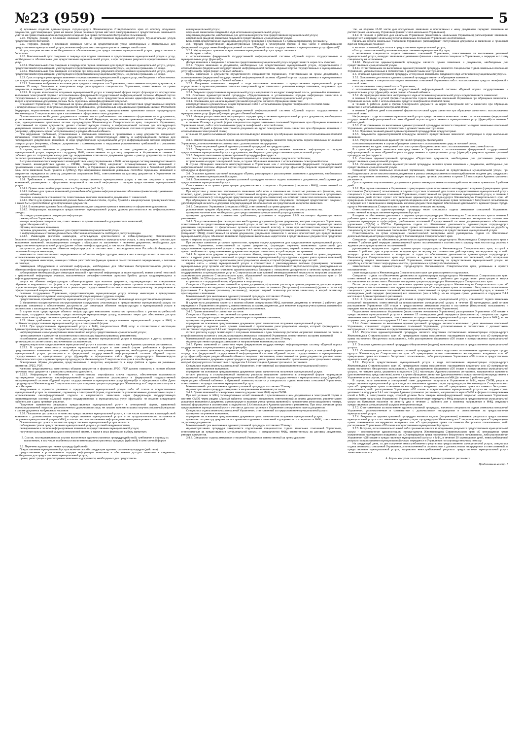№23 (959) 5
в) архивным отделом администрации города-курорта Железноводска Ставропольского края по вопросу получения документов, удостоверяющих права на землю (копии решения органа местного самоуправления о предоставлении земельного участка на праве пожизненного наследуемого владения (на праве постоянного бессрочного пользования).
2.10. Порядок, размер и основания взимания платы за предоставление муниципальной услуги. Муниципальная услуга предоставляется бесплатно.
2.11. Порядок, размер и основания взимания платы за предоставление услуг, необходимых и обязательных для предоставления муниципальной услуги, включая информацию о методиках расчета размера такой платы.
Услуги, которые являются необходимыми и обязательными для предоставления муниципальной услуги, предоставляются бесплатно.
2.12. Максимальный срок ожидания в очереди при подаче заявления о предоставлении муниципальной услуги и услуг, необходимых и обязательных для предоставления муниципальной услуги, и при получении результата предоставления таких услуг.
2.12.1. Максимальный срок ожидания в очереди при подаче заявления для предоставления муниципальной услуги, услуги, предоставляемой организацией, участвующей в предоставлении муниципальной услуги, не должен превышать 15 минут.
2.12.2. Максимальный срок ожидания в очереди при получении результата предоставления муниципальной услуги, услуги, предоставляемой организацией, участвующей в предоставлении муниципальной услуги, не должен превышать 15 минут.
2.13. Срок и порядок регистрации заявления о предоставлении муниципальной услуги и услуг, необходимых и обязательных для предоставления муниципальной услуги, в том числе в электронной форме.
2.13.1. Заявление на бумажном носителе регистрируется специалистом Управления, ответственным за прием документов, в течение 15 минут. Заявление в электронном виде регистрируется специалистом Управления, ответственным за прием документов, в течение 1 рабочего дня.
2.13.2. В случае возможности получения муниципальной услуги в электронной форме запрос формируется посредством заполнения электронной формы с использованием федеральной государственной информационной системы «Единый портал государственных и муниципальных услуг (функций)». В случае если предусмотрена личная идентификация гражданина, то запрос и прилагаемые документы должны быть подписаны квалифицированной подписью.
Специалист Управления, ответственный за прием документов, проверяет наличие и соответствие представленных запроса и прикрепленных к нему электронных документов требованиям, установленным нормативными правовыми актами Российской Федерации, нормативными правовыми актами Ставропольского края, муниципальными правовыми актами города-курорта Железноводска Ставропольского края к заполнению и оформлению таких документов.
При наличии всех необходимых документов и соответствии их требованиям к заполнению и оформлению таких документов, установленных нормативными правовыми актами Российской Федерации, нормативными правовыми актами Ставропольского края, муниципальными правовыми актами города-курорта Железноводска Ставропольского края, специалист Управления, ответственный за прием документов, делает соответствующую отметку в информационной системе для последующего уведомления заявителя. В ходе предоставления муниципальной услуги информационная система отправляет статусы услуги (например, «Документы приняты Управлением») в раздел «Личный кабинет».
При нарушении требований, установленных к заполнению заявления и прилагаемых к нему документов, специалист Управления, ответственный за прием документов, делает соответствующую отметку в информационной системе для последующего уведомления заявителя. В ходе предоставления муниципальной услуги информационная система отправляет статусы услуги (например, «Возврат документов» с комментариями о нарушении установленных требований и с указанием допущенных нарушений).
В случае, если заявление о документы были приняты МФЦ, заявление и пакет документов для предоставления муниципальной услуги, передаются сотруднику МФЦ, ответственным за доставку документов в Управление в течение 1 рабочего дня по сопроводительному реестру передаваемых комплектов документов (далее – реестр документов) по форме согласно приложению 5 к Административному регламенту.
В случае возможности электронного взаимодействия между Управлением и МФЦ через единую систему межведомственного электронного взаимодействия (далее – СМЭВ), специалист МФЦ направляет отсканированные копии заявлений с прилагаемыми к ним документами, поступивших в МФЦ, в Управление в день приема заявления (или в ближайший рабочий день, если заявление было принято в субботу). При направлении заявлений указанным способом подлинники заявлений и документов передаются по реестру документов сотрудником МФЦ, ответственным за доставку документов в Управление не чаще одного раза в неделю.
2.14. Требования к помещениям, в которых предоставляется муниципальная услуга, к местам ожидания и приема заявителей, размещению и оформлению визуальной и текстовой информации о порядке предоставления муниципальной услуги.
2.14.1. Прием заявителей осуществляется в Управлении (каб. № 1).
2.14.2. Кабинет для приема заявителей должен быть оборудован информационными табличками (вывесками) с указанием:
номера кабинета;
фамилии и инициалов специалистов, ответственных за прием заявлений и документов от заявителей.
2.14.3. Место для приема заявителей должно быть снабжено столом, стулом, бумагой и канцелярскими принадлежностями, а также быть приспособлено для оформления документов.
2.14.4. В помещении должны быть оборудованы места для ожидания приема и возможности оформления документов.
2.14.5. Информация, касающаяся предоставления муниципальной услуги, должна располагаться на информационных стендах.
На стендах размещается следующая информация:
режим работы Управления;
номера телефонов специалистов, ответственных за прием заявлений и документов от заявителей;
адрес Интернет-сайта;
образец заполнения заявления;
перечень документов, необходимых для предоставления муниципальной услуги.
К информационным стендам должна быть обеспечена возможность свободного доступа граждан.
2.14.6. Инвалидам (включая инвалидов, использующих кресла-коляски и собак-проводников) обеспечивается беспрепятственный доступ к помещениям, в которых предоставляется муниципальная услуга, к залу ожидания, местам для заполнения заявлений, информационным стендам с образцами их заполнения и перечнем документов, необходимых для предоставления муниципальной услуги (далее - объекты инфраструктуры), в том числе обеспечиваются:
доступность для инвалидов объектов инфраструктуры в соответствии с законодательством Российской Федерации о социальной защите инвалидов;
возможность самостоятельного передвижения по объектам инфраструктуры, входа в них и выхода из них, в том числе с использованием кресла-коляски;
сопровождение инвалидов, имеющих стойкие расстройства функции зрения и самостоятельного передвижения, и оказание им помощи;
размещение оборудования и носителей информации, необходимых для обеспечения беспрепятственного доступа к объектам инфраструктуры с учетом ограничений их жизнедеятельности;
дублирование необходимой для инвалидов звуковой и зрительной информации, а также надписей, знаков и иной текстовой и графической информации знаками, выполненными рельефно-точечным шрифтом Брайля, допуск сурдопереводчика и тифлосурдопереводчика;
допуск на объекты инфраструктуры собаки-проводника при наличии документа, подтверждающего ее специальное обучение и выдаваемого по форме и в порядке, которые определяются федеральным органом исполнительной власти, осуществляющим функции по выработке и реализации государственной политики и нормативно-правовому регулированию в сфере социальной защиты населения;
оказание сотрудниками Управления, предоставляющими муниципальную услугу, помощи инвалидам в преодолении барьеров, мешающих получению ими муниципальной услуги наравне с другими лицами;
предоставление, при необходимости, муниципальной услуги по месту жительства инвалида или в дистанционном режиме.
В Управлении осуществляется инструктирование сотрудников, участвующих в предоставлении муниципальной услуги, по вопросам, связанным с обеспечением доступности для инвалидов объектов инфраструктуры и муниципальной услуги в соответствии с законодательством Российской Федерации.
В случае если существующие объекты инфраструктуры невозможно полностью приспособить с учетом потребностей инвалидов, сотрудники Управления, предоставляющие муниципальную услугу, принимают меры для обеспечения доступа инвалидов к месту предоставления муниципальной услуги.
2.15. Иные требования, в том числе учитывающие особенности предоставления муниципальной услуги в МФЦ и особенности предоставления муниципальной услуги в электронной форме.
2.15.1. При предоставлении муниципальной услуги в МФЦ специалистами МФЦ могут в соответствии с настоящим Административным регламентом осуществляться следующие функции:
информирование и консультирование заявителей по вопросу предоставления муниципальной услуги;
прием заявления и документов в соответствии с настоящим Административным регламентом;
истребование документов, необходимых для предоставления муниципальной услуги и находящихся в других органах и организациях в соответствии с заключенными соглашениями;
выдача результатов предоставления муниципальной услуги в соответствии с настоящим Административным регламентом.
2.15.2. В случае возможности получения муниципальной услуги в электронной форме требования к форматам представляемых заявителем электронных образов документов, электронных документов, необходимых для предоставления муниципальной услуги, размещаются в федеральной государственной информационной системе «Единый портал государственных и муниципальных услуг (функций)» и официальном сайте Думы города-курорта Железноводска Ставропольского края и администрации города-курорта Железноводска Ставропольского края в сети Интернет.
Электронные образы документов, представляемые с запросом, направляются в виде файлов в одном из указанных форматов: JPEG, PDF.
Качество представленных электронных образов документов в форматах JPEG, PDF должно позволять в полном объеме прочитать текст документа и распознать реквизиты документа.
2.15.3. Информация о требованиях к совместимости, сертификату ключа подписи, обеспечению возможности подтверждения подлинности квалифицированной подписи заявителя размещается в федеральной государственной информационной системе «Единый портал государственных и муниципальных услуг (функций)» и официальном сайте Думы города-курорта Железноводска Ставропольского края и администрации города-курорта Железноводска Ставропольского края в сети Интернет.
Уведомление о принятом решении о предоставлении муниципальной услуги либо об отказе в предоставлении муниципальной услуги по заявлению, поданному в электронной форме, подписывается уполномоченным должностным лицом с использованием квалифицированной подписи и направляется заявителю через федеральную государственную информационную систему «Единый портал государственных и муниципальных услуг (функций)» не позднее следующего рабочего дня с даты принятия решения.
Получение заявителем результата предоставления муниципальной услуги в электронной форме, заверенной квалифицированной подписью уполномоченного должностного лица, не лишает заявителя права получить указанный результат в форме документа на бумажном носителе.
2.16. Показатели доступности и качества предоставления муниципальной услуги, в том числе количество взаимодействий заявителя с должностными лицами при предоставлении муниципальной услуги и их продолжительность, возможность получения муниципальной услуги в МФЦ, в том числе с использованием информационно-коммуникационных технологий.
Показателями доступности и качества предоставления муниципальной услуги являются:
соблюдение сроков предоставления муниципальной услуги и условий ожидания приема;
своевременное и полное информирование заявителя о предоставлении муниципальной услуги;
получение муниципальной услуги в электронной форме, а также в иных формах по выбору заявителя.
3. Состав, последовательность и сроки выполнения административных процедур (действий), требования к порядку их выполнения, в том числе особенности выполнения административных процедур (действий) в электронной форме
3.1. Перечень административных процедур (действий).
Предоставление муниципальной услуги включает в себя следующие административные процедуры (действия):
предоставление в установленном порядке информации заявителю и обеспечение доступа заявителя к сведениям, необходимым для предоставления муниципальной услуги;
прием, регистрация и рассмотрение заявления и документов, необходимых для предоставле-
ния муниципальной услуги;
получение заявителем сведений о ходе исполнения муниципальной услуги;
подготовка документов, необходимых для достижения результата предоставления муниципальной услуги;
направление (выдача) заявителю результата предоставления муниципальной услуги.
Блок-схема предоставления муниципальной услуги приведена в приложении 6 к Административному регламенту.
3.2. Порядок осуществления административных процедур в электронной форме, в том числе с использованием федеральной государственной информационной системы "Единый портал государственных и муниципальных услуг (функций)".
3.2.1. Информация о правилах предоставления муниципальной услуги предоставляется:
на Интернет - сайте;
с использованием федеральной государственной информационной системы «Единый портал государственных и муниципальных услуг (функций)».
Доступ заявителя к сведениям о правилах предоставления муниципальной услуги осуществляется через сеть Интернет.
3.2.2. Подача заявления и документов, необходимых для предоставления муниципальной услуги, осуществляется с использованием федеральной государственной информационной системы «Единый портал государственных и муниципальных услуг (функций)» через раздел «Личный кабинет».
Прием заявления и документов осуществляется специалистом Управления, ответственным за прием документов, с использованием федеральной государственной информационной системы «Единый портал государственных и муниципальных услуг (функций)» через раздел «Личный кабинет».
3.2.3. Получение заявителем сведений о ходе выполнения заявления о предоставлении муниципальной услуги осуществляется путем направления ответа на электронный адрес заявителя с указанием номера заявления, полученного при регистрации заявления.
3.2.4. Результат предоставления муниципальной услуги направляется на адрес электронной почты, указанный в заявлении.
3.3. Описание административной процедуры «Предоставление в установленном порядке информации заявителю и обеспечение доступа заявителя к сведениям, необходимым для предоставления муниципальной услуги».
3.3.1. Основанием для начала административной процедуры является обращение заявителя:
непосредственно к должностным лицам Управления либо с использованием средств телефонной и почтовой связи;
с использованием электронной почты;
с использованием федеральной государственной информационной системы «Единый портал государственных и муниципальных услуг (функций)» через раздел «Личный кабинет».
3.3.2. Интересующая заявителя информация о порядке предоставления муниципальной услуги и документов, необходимых для предоставления муниципальной услуги, предоставляется заявителю:
в течение 15 минут в устной форме специалистом отдела земельных отношений Управления при обращении заявителя в Управление лично, либо с использованием средств телефонной и почтовой связи;
в течение 30 дней в форме электронного документа на адрес электронной почты заявителя при обращении заявителя с использованием электронной почты;
в течение 30 дней в письменной форме на почтовый адрес заявителя при обращении заявителя с использованием почтовой связи.
3.3.3. Ответственными за выполнение административной процедуры являются специалисты отдела земельных отношений Управления, уполномоченные в соответствии с должностными инструкциями.
3.3.4. Принятие решений данной административной процедурой не предусмотрено.
3.3.5. Результатом административной процедуры является предоставление заявителю информации о порядке предоставления муниципальной услуги и документов, необходимых для предоставления муниципальной услуги.
3.3.6. Результат выполнения административной процедуры фиксируется:
почтовым отправлением, в случае обращения заявителя с использованием средств почтовой связи;
отправлением на адрес электронной почты, в случае обращения заявителя с использованием электронной почты.
В случае обращения заявителя непосредственно в Управление или с использованием федеральной государственной информационной системы «Единый портал государственных и муниципальных услуг (функций)» результат административной процедуры не фиксируется.
3.4. Описание административной процедуры «Прием, регистрация и рассмотрение заявления и документов, необходимых для предоставления муниципальной услуги».
3.4.1. Основанием для начала административной процедуры является подача заявления и документов, необходимых для предоставления муниципальной услуги.
Ответственность за прием и регистрацию документов несет специалист Управления (специалист МФЦ), ответственный за прием документов.
При отсутствии у заявителя заполненного заявления либо если в заявлении не полностью указаны его фамилия, имя, отчество, адрес, реквизиты, то специалист, ответственный за прием документов, заполняет его самостоятельно в программно-техническом комплексе (с последующим представлением на подпись заявителю) или помогает заявителю заполнить заявление.
При обращении за получением муниципальной услуги представителем получателя, последний предоставляет документ, удостоверяющий личность и документ, подтверждающий его полномочия на представление интересов заявителя.
3.4.2. Специалист Управления (специалист МФЦ), ответственный за прием документов:
устанавливает предмет обращения, личность заявителя, его гражданство, регистрацию по месту жительства;
проверяет наличие всех необходимых для предоставления муниципальной услуги документов;
проверяет документы на соответствие требованиям, указанным в подпункте 2.6.5 настоящего Административного регламента.
3.4.3. При установлении фактов отсутствия необходимых документов (кроме документов, которые специалист Управления, ответственный за предоставление муниципальной услуги, в соответствии с подпунктом 2.6.4 настоящего Административного регламента запрашивает от федеральных органов исполнительной власти), а также при несоответствии представленных документов требованиям, указанным в подпункте 2.6.5 настоящего Административного регламента, специалист Управления (специалист МФЦ), ответственный за прием документов, уведомляет заявителя о наличии препятствий для предоставления муниципальной услуги, объясняет заявителю содержание выявленных недостатков в представленных документах и предлагает принять меры по их устранению.
При желании заявителя устранить препятствия, прервав подачу документов для предоставления муниципальной услуги, специалист Управления, ответственный за прием документов, формирует перечень выявленных препятствий для предоставление муниципальной услуги и передает его заявителю для подписания, первый экземпляр перечня выявленных препятствий вместе с представленными документами передает заявителю, второй передает на хранение.
3.4.4. В случае если документы приняты в полном объеме, специалист Управления, ответственный за прием документов, вносит в журнал учета приема заявлений о предоставлении муниципальной услуги (далее - журнал учета приема заявлений) запись о приеме документов с присвоением регистрационного номера, который формируется из двух частей:
первая часть – номер муниципальной услуги в соответствии с рекомендуемым типовым (примерным) перечнем муниципальных услуг органов местного самоуправления муниципальных образований Ставропольского края, утвержденным на заседании рабочей группы по снижению административных барьеров и повышению доступности и качества предоставления государственных и муниципальных услуг в Ставропольском крае краевой межведомственной комиссии по вопросам социально-экономического развития Ставропольского края, образованной постановлением Правительства Ставропольского края от 14 октября 2010 г. № 323-п (протокол от 05 мая 2017 г. № 1);
вторая часть – порядковый номер обращения в текущем году.
Специалист Управления, ответственный за прием документов, оформляет расписку о приеме документов для прекращения права пожизненного наследуемого владения (прекращения права постоянного (бессрочного) пользования) (далее – расписка) (приложение 7 к Административному регламенту), передает первый экземпляр расписки заявителю, а второй экземпляр прикладывает к заявлению.
Максимальный срок выполнения административной процедуры составляет 15 минут.
Административная процедура завершается выдачей заявителю расписки.
В случае если документы приняты в полном объеме специалистом МФЦ, принятые документы в течение 1 рабочего дня передаются в Управление специалисту, ответственному за прием документов, для внесения в журнал учета приема заявлений о предоставлении муниципальной услуги и дальнейшего исполнения.
3.4.5. Прием заявлений от заявителя по почте.
Специалист Управления, ответственный за прием заявлений:
получает входящую корреспонденцию, анализирует полученные заявления;
проверяет полученное заявление;
определяет на основании представленных документов право заявителя на получение муниципальной услуги;
регистрирует в журнале учета приема заявлений с присвоением регистрационного номера, который формируется в соответствии с подпунктом 3.4.4 настоящего Административного регламента;
готовит расписку в двух экземплярах о получении заявления и один экземпляр расписки направляет заявителю по почте, а второй экземпляр остается у специалиста отдела земельных отношений Управления, ответственного за прием заявлений.
Максимальный срок выполнения административной процедуры составляет 20 минут.
Административная процедура завершается направлением заявителю расписки.
3.4.6. Прием заявлений от заявителя через федеральную государственную информационную систему «Единый портал государственных и муниципальных услуг (функций)».
При поступлении заявления и документов, необходимых для предоставления муниципальной услуги, в электронной форме посредством федеральной государственной информационной системы «Единый портал государственных и муниципальных услуг (функций)» через раздел «Личный кабинет» специалист Управления, ответственный за прием документов, распечатывает указанное заявление и документы и регистрирует в журнале учета приема заявлений с присвоением регистрационного номера, который формируется в соответствии с подпунктом 3.4.4 настоящего Административного регламента.
Специалист отдела земельных отношений Управления, ответственный за предоставление муниципальной услуги:
проверяет полученное заявление;
определяет на основании представленных документов право заявителя на получение муниципальной услуги;
готовит расписку и отсканированный экземпляр расписки направляет заявителю в электронной форме посредством федеральной государственной информационной системы «Единый портал государственных и муниципальных услуг (функций)» через раздел «Личный кабинет», а бумажный экземпляр остается у специалиста отдела земельных отношений Управления, ответственного за предоставление муниципальной услуги.
Максимальный срок выполнения административной процедуры составляет 20 минут.
Административная процедура завершается направлением заявителю расписки.
3.4.7. Прием заявлений и электронных пакетов документов от МФЦ через СМЭВ.
При поступлении от МФЦ отсканированных копий заявлений с прилагаемыми к ним документами в электронной форме в системе СМЭВ через раздел «Личный кабинет» специалист Управления, ответственный за прием документов, распечатывает указанное заявление и документы и регистрирует в журнале учета приема заявлений с присвоением регистрационного номера, который формируется в соответствии с подпунктом 3.4.4 настоящего Административного регламента. При этом, началом срока предоставления муниципальной услуги считается дата поступления в Управление электронного пакета документов.
Специалист отдела земельных отношений Управления, ответственный за предоставление муниципальной услуги:
проверяет полученное заявление;
определяет на основании представленных документов право заявителя на получение муниципальной услуги;
принимает по реестру документов поступившие подлинники заявлений и документов от специалиста МФЦ, ответственного за доставку документов.
Максимальный срок выполнения административной процедуры составляет 20 минут.
Административная процедура завершается подписанием специалистом отдела земельных отношений Управления, ответственным за предоставление муниципальной услуги, и специалистом МФЦ, ответственным за доставку документов, реестра документов.
3.4.8. Специалист отдела земельных отношений Управления, ответственный за прием докумен-
тов, не позднее 15-00 часов дня поступления заявления и прилагаемых к нему документов передает заявление на рассмотрение начальнику Управления (заместителю начальника Управления).
3.4.9. В течение 1 рабочего дня начальник Управления (заместитель начальника Управления) рассматривает заявление, визирует его и передает начальнику отдела земельных отношений Управления на исполнение.
Начальник отдела земельных отношений Управления рассматривает поступившие документы и заявление и принимает одно из следующих решений:
о наличии оснований для отказа в предоставлении муниципальной услуги;
об отсутствии оснований для отказа в предоставлении муниципальной услуги;
о назначении специалиста отдела земельных отношений Управления, ответственным за выполнение указанной муниципальной услуги, визирует заявление с указанием фамилии и инициалов специалиста Управления, и передает его этому специалисту на исполнение.
3.4.10. Результатом административной процедуры является прием заявления и документов, необходимых для предоставления муниципальной услуги.
3.4.11. Ответственными за выполнение административной процедуры являются специалисты отдела земельных отношений Управления, уполномоченные в соответствии с должностными инструкциями.
3.5. Описание административной процедуры «Получение заявителем сведений о ходе исполнения муниципальной услуги».
3.5.1. Основанием для начала административной процедуры является обращение заявителя:
непосредственно к специалистам отдела земельных отношений Управления либо с использованием средств телефонной и почтовой связи;
с использованием электронной почты Управления;
с использованием федеральной государственной информационной системы «Единый портал государственных и муниципальных услуг (функций)» через раздел «Личный кабинет».
3.5.2. Интересующая заявителя информация о ходе исполнения муниципальной услуги предоставляется заявителю:
в течение 15 минут в устной форме специалистом отдела земельных отношений Управления при обращении заявителя в Управление лично, либо с использованием средств телефонной и почтовой связи;
в течение 5 рабочих дней в форме электронного документа на адрес электронной почты заявителя при обращении заявителя с использованием электронной почты;
в течение 5 рабочих дней в письменной форме на почтовый адрес заявителя при обращении заявителя с использованием почтовой связи.
Информация о ходе исполнения муниципальной услуги предоставляется заявителю также с использованием федеральной государственной информационной системы «Единый портал государственных и муниципальных услуг (функций)» в течение 5 рабочих дней.
3.5.3. Ответственными за выполнение административной процедуры являются специалисты отдела земельных отношений Управления, уполномоченные в соответствии с должностными инструкциями.
3.5.4. Принятие решений данной административной процедурой не предусмотрено.
3.5.5. Результатом административной процедуры является предоставление заявителю информации о ходе выполнения заявления.
3.5.6. Результат выполнения административной процедуры фиксируется:
почтовым отправлением в случае обращения заявителя с использованием средств почтовой связи;
отправлением на адрес электронной почты в случае обращения заявителя с использованием электронной почты.
В случае обращения заявителя непосредственно в Управление с использованием федеральной государственной информационной системы «Единый портал государственных и муниципальных услуг (функций)» результат административной процедуры не фиксируется.
3.6. Описание административной процедуры «Подготовка документов, необходимых для достижения результата предоставления муниципальной услуги».
3.6.1. Основанием для начала административной процедуры является прием заявления и документов, необходимых для предоставления муниципальной услуги.
Специалист отдела земельных отношений Управления, ответственный за предоставление муниципальной услуги, при необходимости в целях комплектования документов в рамках межведомственного взаимодействия не позднее дня, следующего за днем поступления заявления, формирует запросы в адрес органов, указанных в пункте 2.9 настоящего Административного регламента.
Срок получения запрашиваемых документов в рамках межведомственного взаимодействия не может превышать 3 рабочих дней.
3.6.2. При подаче заявления в Управление о прекращении права пожизненного наследуемого владения (прекращении права постоянного (бессрочного) пользования), в случае отсутствия оснований для отказа в предоставлении муниципальной услуги специалист отдела земельных отношений Управления, ответственный за предоставление муниципальной услуги, в течение 8 календарных дней готовит проект постановления администрации города-курорта Железноводска Ставропольского края «О прекращении права пожизненного наследуемого владения» или «О прекращении права постоянного бессрочного пользования» и передает его с заявлением и заверенными копиями документов в отдел по обеспечению деятельности администрации города-курорта Железноводска Ставропольского края на лингвистическую экспертизу.
Ответственность за административную процедуру несет специалист отдела земельных отношений Управления, ответственный за предоставление муниципальной услуги.
В отделе по обеспечению деятельности администрации города-курорта Железноводска Ставропольского края в течение 1 рабочего дня с момента регистрации проекта постановления осуществляется лингвистическая экспертиза на соответствие правилам пунктуации и орфографии, требованиям положений Государственной системы документационного обеспечения управления (ГСДОУ) и ГОСТов. Руководитель отдела по обеспечению деятельности администрации города-курорта Железноводска Ставропольского края визирует проект постановления либо возвращает проект постановления на доработку специалисту отдела по земельным отношениям Управления, ответственному за предоставление муниципальной услуги.
Ответственность за сроки проведения лингвистической экспертизы несет руководитель отдела по обеспечению деятельности администрации города-курорта Железноводска Ставропольского края.
Специалист отдела по обеспечению деятельности администрации города-курорта Железноводска Ставропольского края в течение 7 рабочих дней передает завизированный проект постановления в соответствии с маршрутным листом под роспись в журнале регистрации проектов постановлений:
руководителю юридического отдела администрации города-курорта Железноводска Ставропольского края, который в течение 1 рабочего дня осуществляет юридическую экспертизу на соответствие действующему законодательству и либо визирует проект постановления и возвращает в отдел по обеспечению деятельности администрации города-курорта Железноводска Ставропольского края под роспись в журнале регистрации проектов постановлений, либо возвращает специалисту отдела земельных отношений Управления, ответственному за предоставление муниципальной услуги, на доработку в соответствии с маршрутным листом, прилагаемым к проекту постановления;
заместителям главы администрации города-курорта Железноводска Ставропольского края, указанным в проекте постановления;
главе города-курорта Железноводска Ставропольского края для рассмотрения и подписания.
Специалист отдела по обеспечению деятельности администрации города-курорта Железноводска Ставропольского края, ответственный за регистрацию и выпуск постановлений, в течение 1 рабочего дня осуществляет регистрацию и выпуск постановления в соответствии с Регламентом администрации города-курорта Железноводска Ставропольского края.
После регистрации и выпуска постановления администрации города-курорта Железноводска Ставропольского края «О прекращении права пожизненного наследуемого владения» или «О прекращении права постоянного бессрочного пользования» специалист отдела земельных отношений Управления, ответственный за предоставление муниципальной услуги, в течение 10 календарных дней передает (направляет) его заявителю (или в МФЦ), но не позднее срока, указанного в подпункте 2.4.1 настоящего Административного регламента.
3.6.3. В случае наличия оснований для отказа в предоставлении муниципальной услуги, специалист отдела земельных отношений Управления, ответственный за предоставление муниципальной услуги, в течение 15 календарных дней готовит распоряжение Управления «Об отказе в предоставлении земельного участка в постоянное (бессрочное) пользование» и передает его на подпись начальнику Управления (заместителю начальника Управления).
Подписанное начальником Управления (заместителем начальника Управления) распоряжение Управления «Об отказе в предоставлении муниципальной услуги» в течение 15 календарных дней передается (направляется) специалистом отдела земельных отношений Управления, ответственным за предоставление муниципальной услуги заявителю (или в МФЦ), но не позднее срока, указанного в подпункте 2.4.1 настоящего Административного регламента.
3.6.4. Ответственными за выполнение административной процедуры являются начальник отдела земельных отношений Управления, специалист отдела земельных отношений Управления, уполномоченные в соответствии с должностными инструкциями и ответственные за предоставление муниципальной услуги.
3.6.5. Результатом административной процедуры является подготовка постановления администрации города-курорта Железноводска Ставропольского края «О прекращении права пожизненного наследуемого владения» или «О прекращении права постоянного бессрочного пользования», либо распоряжения Управления «Об отказе в предоставлении муниципальной услуги».
3.7. Описание административной процедуры «Направление (выдача) заявителю результата предоставления муниципальной услуги».
3.7.1. Основанием для начала административной процедуры является подготовка постановления администрации города-курорта Железноводска Ставропольского края «О прекращении права пожизненного наследуемого владения» или «О прекращении права постоянного бессрочного пользования», либо распоряжения Управления «Об отказе в предоставлении муниципальной услуги».
3.7.2. Результат предоставления муниципальной услуги в виде постановления администрации города-курорта Железноводска Ставропольского края «О прекращении права пожизненного наследуемого владения» или «О прекращении права постоянного бессрочного пользования», либо распоряжения Управления «Об отказе в предоставлении муниципальной услуги», не позднее срока, указанного в подпункте 2.4.1 настоящего Административного регламента, направляется заявителю (уполномоченному представителю) лично в случае обращения заявителя (уполномоченного представителя) непосредственно в Управление или в случае, если документы были приняты в МФЦ, направляется в МФЦ (в течение 1 рабочего дня).
В случае, если заявление и электронный пакет документов поступили в Управление от МФЦ через СМЭВ, результат предоставления муниципальной услуги в виде постановления администрации города-курорта Железноводска Ставропольского края «О прекращении права пожизненного наследуемого владения» или «О прекращении права постоянного бессрочного пользования», либо распоряжения Управления «Об отказе в предоставлении муниципальной услуги» не позднее срока, указанного в подпункте 2.4.1 настоящего Административного регламента, направляется через СМЭВ в форме отсканированных копий в МФЦ в электронном виде, который должен быть заверен квалифицированной подписью начальника Управления (заместителем начальника Управления). Управление обеспечивает передачу в МФЦ результата предоставления муниципальной услуги на бумажном носителе по реестру дел в течение 1 рабочего дня с момента направление в МФЦ результата предоставления муниципальной услуги в электронном виде.
3.7.3. Ответственными за выполнение административной процедуры, являются специалисты отдела земельных отношений Управления, уполномоченные в соответствии с должностными инструкциями и ответственные за предоставление муниципальной услуги.
3.7.4. Результатом административной процедуры является выдача (направление) заявителю результата предоставления муниципальной услуги – постановления администрации города-курорта Железноводска Ставропольского края «О прекращении права пожизненного наследуемого владения» или «О прекращении права постоянного бессрочного пользования», либо распоряжения Управления «Об отказе в предоставлении муниципальной услуги».
3.7.5. В случае, если заявитель по какой либо причине не явился за получением результата предоставления муниципальной услуги – постановления администрации города-курорта Железноводска Ставропольского края «О прекращении права пожизненного наследуемого владения» или «О прекращении права постоянного бессрочного пользования», либо распоряжения Управления «Об отказе в предоставлении муниципальной услуги» в МФЦ в течение 30 календарных дней, невостребованный результат предоставления муниципальной услуги передается в Управление по сопроводительному реестру.
На следующий день, со дня получения невостребованного результата предоставления муниципальной услуги, специалист отдела земельных отношений Управления, уполномоченный в соответствии с должностными инструкциями и ответственный за предоставление муниципальной услуги, направляет невостребованный результат предоставления муниципальной услуги заявителю по почте.
4. Формы контроля за исполнением Административного регламента
Продолжение на стр. 6